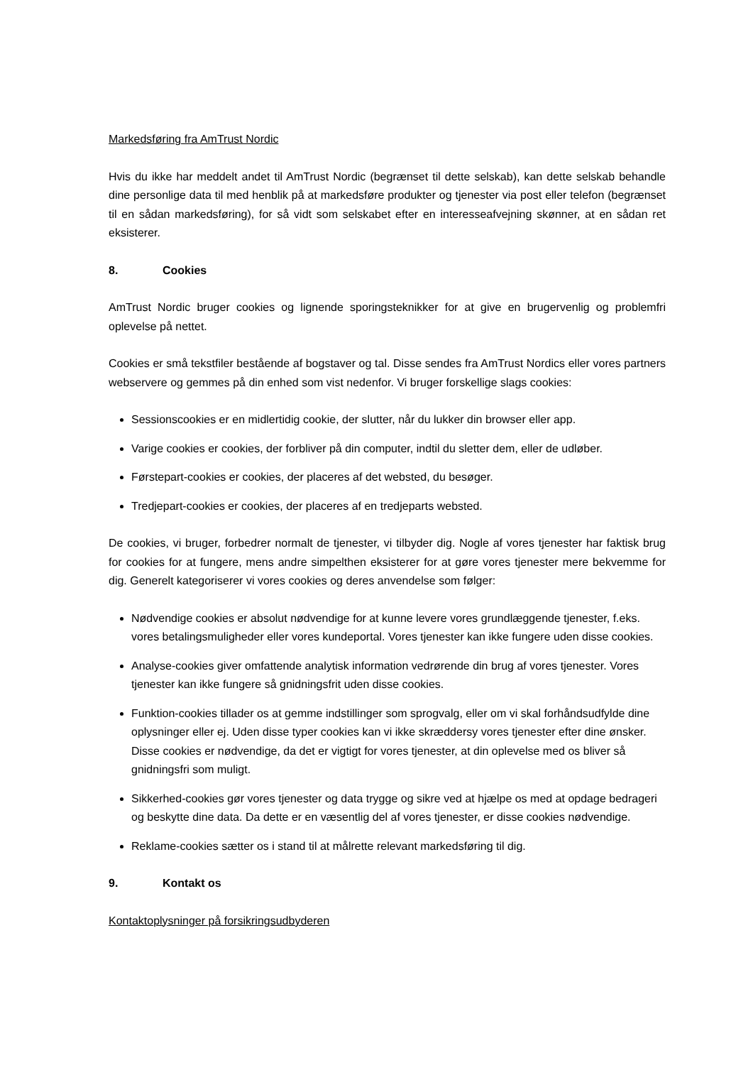Markedsføring fra AmTrust Nordic
Hvis du ikke har meddelt andet til AmTrust Nordic (begrænset til dette selskab), kan dette selskab behandle dine personlige data til med henblik på at markedsføre produkter og tjenester via post eller telefon (begrænset til en sådan markedsføring), for så vidt som selskabet efter en interesseafvejning skønner, at en sådan ret eksisterer.
8. Cookies
AmTrust Nordic bruger cookies og lignende sporingsteknikker for at give en brugervenlig og problemfri oplevelse på nettet.
Cookies er små tekstfiler bestående af bogstaver og tal. Disse sendes fra AmTrust Nordics eller vores partners webservere og gemmes på din enhed som vist nedenfor. Vi bruger forskellige slags cookies:
Sessionscookies er en midlertidig cookie, der slutter, når du lukker din browser eller app.
Varige cookies er cookies, der forbliver på din computer, indtil du sletter dem, eller de udløber.
Førstepart-cookies er cookies, der placeres af det websted, du besøger.
Tredjepart-cookies er cookies, der placeres af en tredjeparts websted.
De cookies, vi bruger, forbedrer normalt de tjenester, vi tilbyder dig. Nogle af vores tjenester har faktisk brug for cookies for at fungere, mens andre simpelthen eksisterer for at gøre vores tjenester mere bekvemme for dig. Generelt kategoriserer vi vores cookies og deres anvendelse som følger:
Nødvendige cookies er absolut nødvendige for at kunne levere vores grundlæggende tjenester, f.eks. vores betalingsmuligheder eller vores kundeportal. Vores tjenester kan ikke fungere uden disse cookies.
Analyse-cookies giver omfattende analytisk information vedrørende din brug af vores tjenester. Vores tjenester kan ikke fungere så gnidningsfrit uden disse cookies.
Funktion-cookies tillader os at gemme indstillinger som sprogvalg, eller om vi skal forhåndsudfylde dine oplysninger eller ej. Uden disse typer cookies kan vi ikke skræddersy vores tjenester efter dine ønsker. Disse cookies er nødvendige, da det er vigtigt for vores tjenester, at din oplevelse med os bliver så gnidningsfri som muligt.
Sikkerhed-cookies gør vores tjenester og data trygge og sikre ved at hjælpe os med at opdage bedrageri og beskytte dine data. Da dette er en væsentlig del af vores tjenester, er disse cookies nødvendige.
Reklame-cookies sætter os i stand til at målrette relevant markedsføring til dig.
9. Kontakt os
Kontaktoplysninger på forsikringsudbyderen